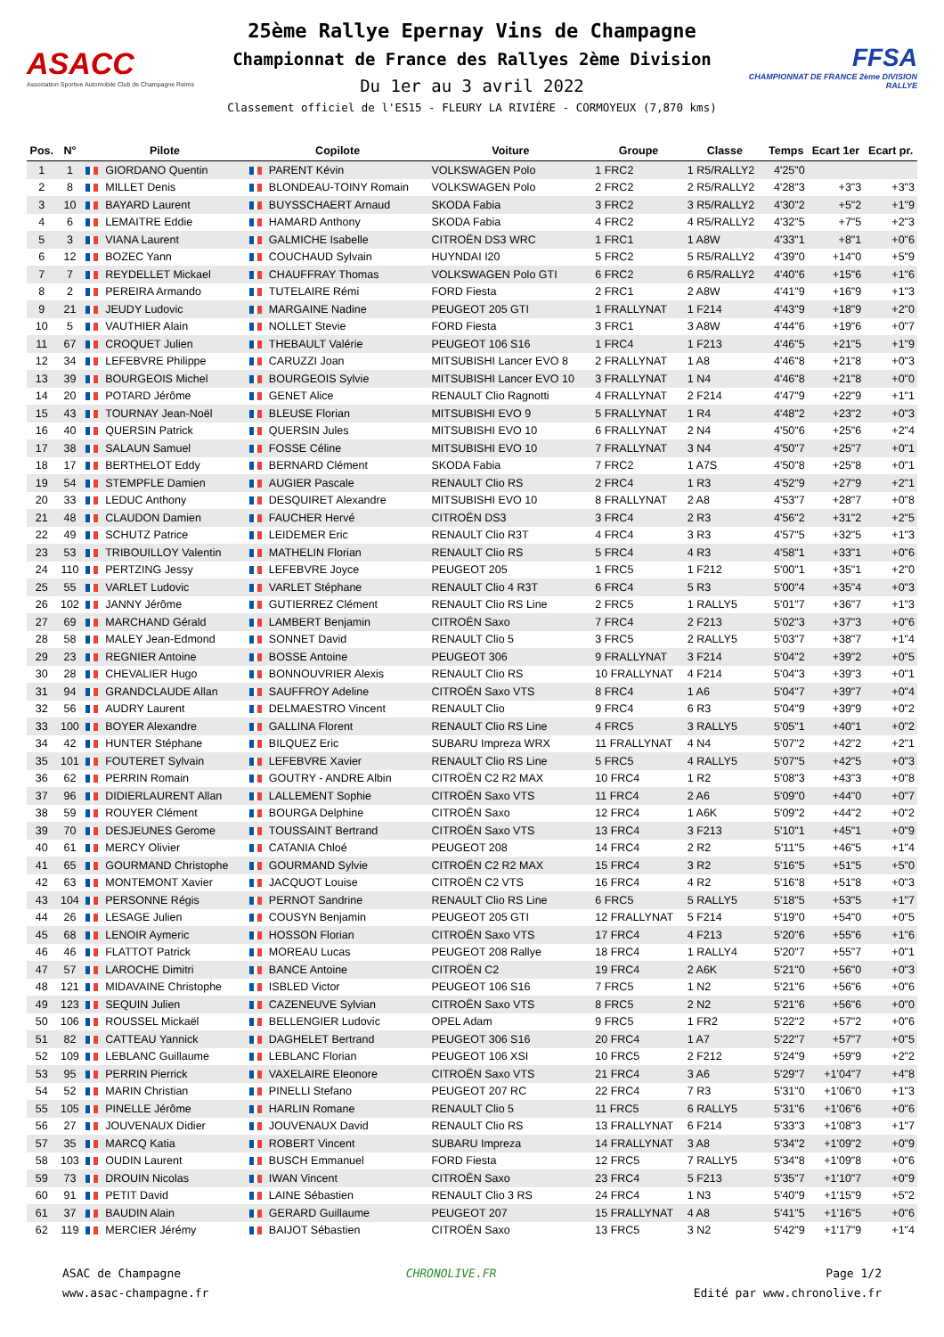ASACC
Association Sportive Automobile Club de Champagne Reims
25ème Rallye Epernay Vins de Champagne
Championnat de France des Rallyes 2ème Division
Du 1er au 3 avril 2022
Classement officiel de l'ES15 - FLEURY LA RIVIÈRE - CORMOYEUX (7,870 kms)
FFSA
CHAMPIONNAT DE FRANCE 2ème DIVISION RALLYE
| Pos. | N° | Pilote | Copilote | Voiture | Groupe | Classe | Temps | Ecart 1er | Ecart pr. |
| --- | --- | --- | --- | --- | --- | --- | --- | --- | --- |
| 1 | 1 | GIORDANO Quentin | PARENT Kévin | VOLKSWAGEN Polo | 1 FRC2 | 1 R5/RALLY2 | 4'25"0 | | |
| 2 | 8 | MILLET Denis | BLONDEAU-TOINY Romain | VOLKSWAGEN Polo | 2 FRC2 | 2 R5/RALLY2 | 4'28"3 | +3"3 | +3"3 |
| 3 | 10 | BAYARD Laurent | BUYSSCHAERT Arnaud | SKODA Fabia | 3 FRC2 | 3 R5/RALLY2 | 4'30"2 | +5"2 | +1"9 |
| 4 | 6 | LEMAITRE Eddie | HAMARD Anthony | SKODA Fabia | 4 FRC2 | 4 R5/RALLY2 | 4'32"5 | +7"5 | +2"3 |
| 5 | 3 | VIANA Laurent | GALMICHE Isabelle | CITROËN DS3 WRC | 1 FRC1 | 1 A8W | 4'33"1 | +8"1 | +0"6 |
| 6 | 12 | BOZEC Yann | COUCHAUD Sylvain | HUYNDAI I20 | 5 FRC2 | 5 R5/RALLY2 | 4'39"0 | +14"0 | +5"9 |
| 7 | 7 | REYDELLET Mickael | CHAUFFRAY Thomas | VOLKSWAGEN Polo GTI | 6 FRC2 | 6 R5/RALLY2 | 4'40"6 | +15"6 | +1"6 |
| 8 | 2 | PEREIRA Armando | TUTELAIRE Rémi | FORD Fiesta | 2 FRC1 | 2 A8W | 4'41"9 | +16"9 | +1"3 |
| 9 | 21 | JEUDY Ludovic | MARGAINE Nadine | PEUGEOT 205 GTI | 1 FRALLYNAT | 1 F214 | 4'43"9 | +18"9 | +2"0 |
| 10 | 5 | VAUTHIER Alain | NOLLET Stevie | FORD Fiesta | 3 FRC1 | 3 A8W | 4'44"6 | +19"6 | +0"7 |
| 11 | 67 | CROQUET Julien | THEBAULT Valérie | PEUGEOT 106 S16 | 1 FRC4 | 1 F213 | 4'46"5 | +21"5 | +1"9 |
| 12 | 34 | LEFEBVRE Philippe | CARUZZI Joan | MITSUBISHI Lancer EVO 8 | 2 FRALLYNAT | 1 A8 | 4'46"8 | +21"8 | +0"3 |
| 13 | 39 | BOURGEOIS Michel | BOURGEOIS Sylvie | MITSUBISHI Lancer EVO 10 | 3 FRALLYNAT | 1 N4 | 4'46"8 | +21"8 | +0"0 |
| 14 | 20 | POTARD Jérôme | GENET Alice | RENAULT Clio Ragnotti | 4 FRALLYNAT | 2 F214 | 4'47"9 | +22"9 | +1"1 |
| 15 | 43 | TOURNAY Jean-Noël | BLEUSE Florian | MITSUBISHI EVO 9 | 5 FRALLYNAT | 1 R4 | 4'48"2 | +23"2 | +0"3 |
| 16 | 40 | QUERSIN Patrick | QUERSIN Jules | MITSUBISHI EVO 10 | 6 FRALLYNAT | 2 N4 | 4'50"6 | +25"6 | +2"4 |
| 17 | 38 | SALAUN Samuel | FOSSE Céline | MITSUBISHI EVO 10 | 7 FRALLYNAT | 3 N4 | 4'50"7 | +25"7 | +0"1 |
| 18 | 17 | BERTHELOT Eddy | BERNARD Clément | SKODA Fabia | 7 FRC2 | 1 A7S | 4'50"8 | +25"8 | +0"1 |
| 19 | 54 | STEMPFLE Damien | AUGIER Pascale | RENAULT Clio RS | 2 FRC4 | 1 R3 | 4'52"9 | +27"9 | +2"1 |
| 20 | 33 | LEDUC Anthony | DESQUIRET Alexandre | MITSUBISHI EVO 10 | 8 FRALLYNAT | 2 A8 | 4'53"7 | +28"7 | +0"8 |
| 21 | 48 | CLAUDON Damien | FAUCHER Hervé | CITROËN DS3 | 3 FRC4 | 2 R3 | 4'56"2 | +31"2 | +2"5 |
| 22 | 49 | SCHUTZ Patrice | LEIDEMER Eric | RENAULT Clio R3T | 4 FRC4 | 3 R3 | 4'57"5 | +32"5 | +1"3 |
| 23 | 53 | TRIBOUILLOY Valentin | MATHELIN Florian | RENAULT Clio RS | 5 FRC4 | 4 R3 | 4'58"1 | +33"1 | +0"6 |
| 24 | 110 | PERTZING Jessy | LEFEBVRE Joyce | PEUGEOT 205 | 1 FRC5 | 1 F212 | 5'00"1 | +35"1 | +2"0 |
| 25 | 55 | VARLET Ludovic | VARLET Stéphane | RENAULT Clio 4 R3T | 6 FRC4 | 5 R3 | 5'00"4 | +35"4 | +0"3 |
| 26 | 102 | JANNY Jérôme | GUTIERREZ Clément | RENAULT Clio RS Line | 2 FRC5 | 1 RALLY5 | 5'01"7 | +36"7 | +1"3 |
| 27 | 69 | MARCHAND Gérald | LAMBERT Benjamin | CITROËN Saxo | 7 FRC4 | 2 F213 | 5'02"3 | +37"3 | +0"6 |
| 28 | 58 | MALEY Jean-Edmond | SONNET David | RENAULT Clio 5 | 3 FRC5 | 2 RALLY5 | 5'03"7 | +38"7 | +1"4 |
| 29 | 23 | REGNIER Antoine | BOSSE Antoine | PEUGEOT 306 | 9 FRALLYNAT | 3 F214 | 5'04"2 | +39"2 | +0"5 |
| 30 | 28 | CHEVALIER Hugo | BONNOUVRIER Alexis | RENAULT Clio RS | 10 FRALLYNAT | 4 F214 | 5'04"3 | +39"3 | +0"1 |
| 31 | 94 | GRANDCLAUDE Allan | SAUFFROY Adeline | CITROËN Saxo VTS | 8 FRC4 | 1 A6 | 5'04"7 | +39"7 | +0"4 |
| 32 | 56 | AUDRY Laurent | DELMAESTRO Vincent | RENAULT Clio | 9 FRC4 | 6 R3 | 5'04"9 | +39"9 | +0"2 |
| 33 | 100 | BOYER Alexandre | GALLINA Florent | RENAULT Clio RS Line | 4 FRC5 | 3 RALLY5 | 5'05"1 | +40"1 | +0"2 |
| 34 | 42 | HUNTER Stéphane | BILQUEZ Eric | SUBARU Impreza WRX | 11 FRALLYNAT | 4 N4 | 5'07"2 | +42"2 | +2"1 |
| 35 | 101 | FOUTERET Sylvain | LEFEBVRE Xavier | RENAULT Clio RS Line | 5 FRC5 | 4 RALLY5 | 5'07"5 | +42"5 | +0"3 |
| 36 | 62 | PERRIN Romain | GOUTRY - ANDRE Albin | CITROËN C2 R2 MAX | 10 FRC4 | 1 R2 | 5'08"3 | +43"3 | +0"8 |
| 37 | 96 | DIDIERLAURENT Allan | LALLEMENT Sophie | CITROËN Saxo VTS | 11 FRC4 | 2 A6 | 5'09"0 | +44"0 | +0"7 |
| 38 | 59 | ROUYER Clément | BOURGA Delphine | CITROËN Saxo | 12 FRC4 | 1 A6K | 5'09"2 | +44"2 | +0"2 |
| 39 | 70 | DESJEUNES Gerome | TOUSSAINT Bertrand | CITROËN Saxo VTS | 13 FRC4 | 3 F213 | 5'10"1 | +45"1 | +0"9 |
| 40 | 61 | MERCY Olivier | CATANIA Chloé | PEUGEOT 208 | 14 FRC4 | 2 R2 | 5'11"5 | +46"5 | +1"4 |
| 41 | 65 | GOURMAND Christophe | GOURMAND Sylvie | CITROËN C2 R2 MAX | 15 FRC4 | 3 R2 | 5'16"5 | +51"5 | +5"0 |
| 42 | 63 | MONTEMONT Xavier | JACQUOT Louise | CITROËN C2 VTS | 16 FRC4 | 4 R2 | 5'16"8 | +51"8 | +0"3 |
| 43 | 104 | PERSONNE Régis | PERNOT Sandrine | RENAULT Clio RS Line | 6 FRC5 | 5 RALLY5 | 5'18"5 | +53"5 | +1"7 |
| 44 | 26 | LESAGE Julien | COUSYN Benjamin | PEUGEOT 205 GTI | 12 FRALLYNAT | 5 F214 | 5'19"0 | +54"0 | +0"5 |
| 45 | 68 | LENOIR Aymeric | HOSSON Florian | CITROËN Saxo VTS | 17 FRC4 | 4 F213 | 5'20"6 | +55"6 | +1"6 |
| 46 | 46 | FLATTOT Patrick | MOREAU Lucas | PEUGEOT 208 Rallye | 18 FRC4 | 1 RALLY4 | 5'20"7 | +55"7 | +0"1 |
| 47 | 57 | LAROCHE Dimitri | BANCE Antoine | CITROËN C2 | 19 FRC4 | 2 A6K | 5'21"0 | +56"0 | +0"3 |
| 48 | 121 | MIDAVAINE Christophe | ISBLED Victor | PEUGEOT 106 S16 | 7 FRC5 | 1 N2 | 5'21"6 | +56"6 | +0"6 |
| 49 | 123 | SEQUIN Julien | CAZENEUVE Sylvian | CITROËN Saxo VTS | 8 FRC5 | 2 N2 | 5'21"6 | +56"6 | +0"0 |
| 50 | 106 | ROUSSEL Mickaël | BELLENGIER Ludovic | OPEL Adam | 9 FRC5 | 1 FR2 | 5'22"2 | +57"2 | +0"6 |
| 51 | 82 | CATTEAU Yannick | DAGHELET Bertrand | PEUGEOT 306 S16 | 20 FRC4 | 1 A7 | 5'22"7 | +57"7 | +0"5 |
| 52 | 109 | LEBLANC Guillaume | LEBLANC Florian | PEUGEOT 106 XSI | 10 FRC5 | 2 F212 | 5'24"9 | +59"9 | +2"2 |
| 53 | 95 | PERRIN Pierrick | VAXELAIRE Eleonore | CITROËN Saxo VTS | 21 FRC4 | 3 A6 | 5'29"7 | +1'04"7 | +4"8 |
| 54 | 52 | MARIN Christian | PINELLI Stefano | PEUGEOT 207 RC | 22 FRC4 | 7 R3 | 5'31"0 | +1'06"0 | +1"3 |
| 55 | 105 | PINELLE Jérôme | HARLIN Romane | RENAULT Clio 5 | 11 FRC5 | 6 RALLY5 | 5'31"6 | +1'06"6 | +0"6 |
| 56 | 27 | JOUVENAUX Didier | JOUVENAUX David | RENAULT Clio RS | 13 FRALLYNAT | 6 F214 | 5'33"3 | +1'08"3 | +1"7 |
| 57 | 35 | MARCQ Katia | ROBERT Vincent | SUBARU Impreza | 14 FRALLYNAT | 3 A8 | 5'34"2 | +1'09"2 | +0"9 |
| 58 | 103 | OUDIN Laurent | BUSCH Emmanuel | FORD Fiesta | 12 FRC5 | 7 RALLY5 | 5'34"8 | +1'09"8 | +0"6 |
| 59 | 73 | DROUIN Nicolas | IWAN Vincent | CITROËN Saxo | 23 FRC4 | 5 F213 | 5'35"7 | +1'10"7 | +0"9 |
| 60 | 91 | PETIT David | LAINE Sébastien | RENAULT Clio 3 RS | 24 FRC4 | 1 N3 | 5'40"9 | +1'15"9 | +5"2 |
| 61 | 37 | BAUDIN Alain | GERARD Guillaume | PEUGEOT 207 | 15 FRALLYNAT | 4 A8 | 5'41"5 | +1'16"5 | +0"6 |
| 62 | 119 | MERCIER Jérémy | BAIJOT Sébastien | CITROËN Saxo | 13 FRC5 | 3 N2 | 5'42"9 | +1'17"9 | +1"4 |
ASAC de Champagne
www.asac-champagne.fr
CHRONOLIVE.FR Page 1/2
Edité par www.chronolive.fr